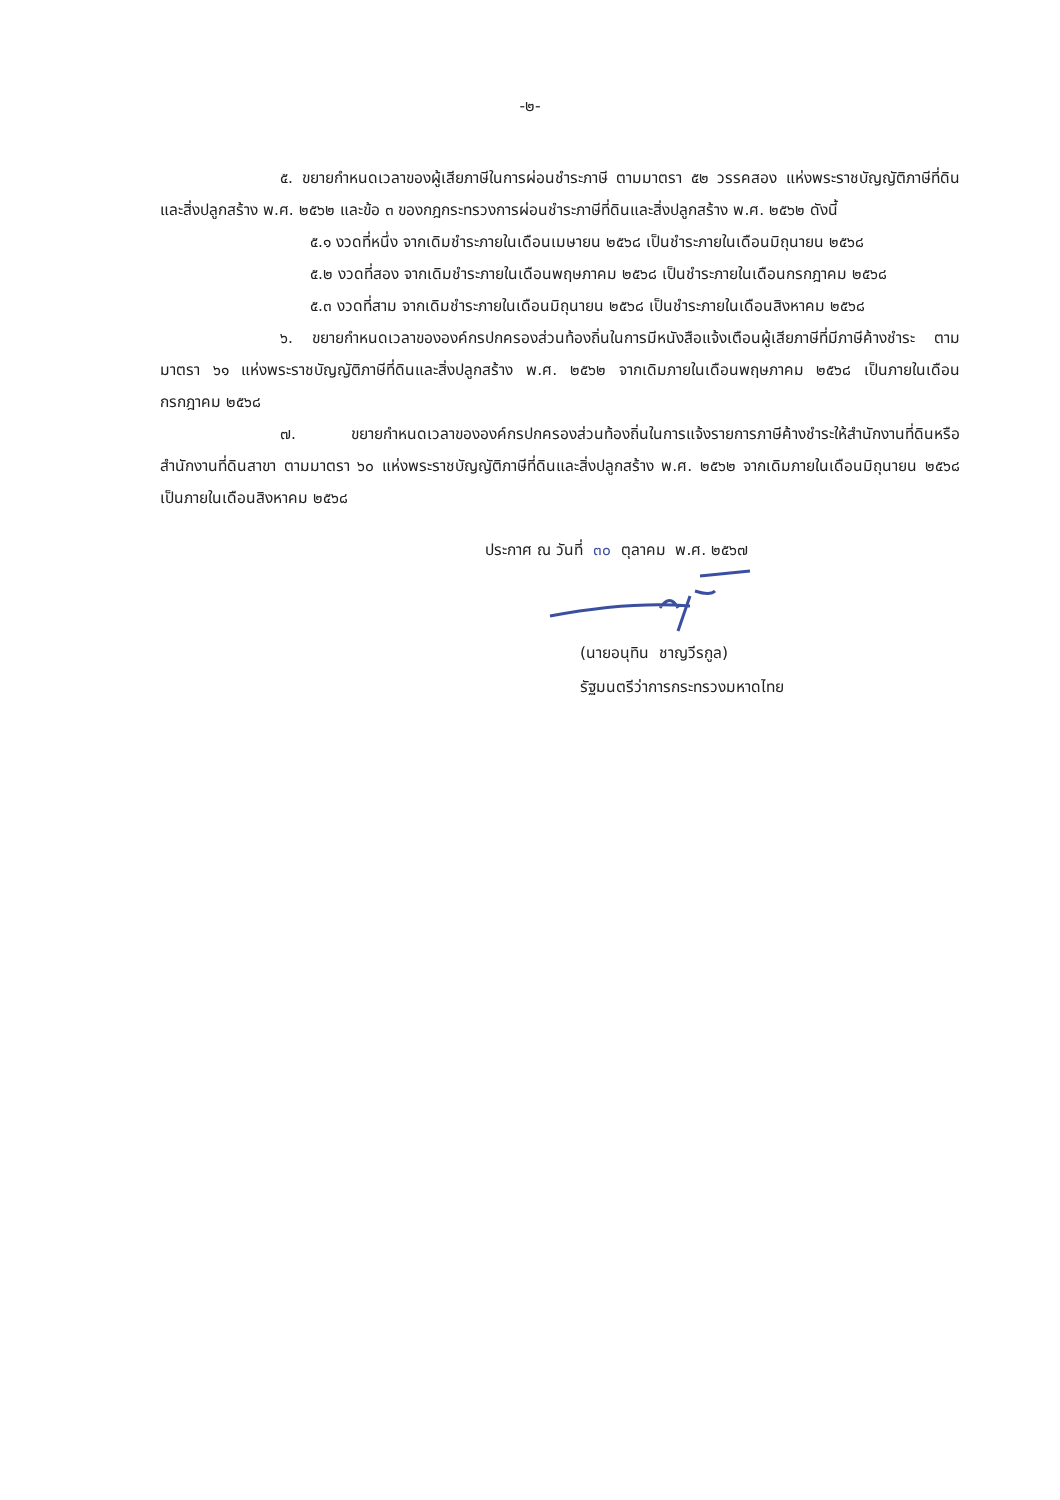-๒-
๕. ขยายกำหนดเวลาของผู้เสียภาษีในการผ่อนชำระภาษี ตามมาตรา ๕๒ วรรคสอง แห่งพระราชบัญญัติภาษีที่ดินและสิ่งปลูกสร้าง พ.ศ. ๒๕๖๒ และข้อ ๓ ของกฎกระทรวงการผ่อนชำระภาษีที่ดินและสิ่งปลูกสร้าง พ.ศ. ๒๕๖๒ ดังนี้
๕.๑ งวดที่หนึ่ง จากเดิมชำระภายในเดือนเมษายน ๒๕๖๘ เป็นชำระภายในเดือนมิถุนายน ๒๕๖๘
๕.๒ งวดที่สอง จากเดิมชำระภายในเดือนพฤษภาคม ๒๕๖๘ เป็นชำระภายในเดือนกรกฎาคม ๒๕๖๘
๕.๓ งวดที่สาม จากเดิมชำระภายในเดือนมิถุนายน ๒๕๖๘ เป็นชำระภายในเดือนสิงหาคม ๒๕๖๘
๖. ขยายกำหนดเวลาขององค์กรปกครองส่วนท้องถิ่นในการมีหนังสือแจ้งเตือนผู้เสียภาษีที่มีภาษีค้างชำระ ตามมาตรา ๖๑ แห่งพระราชบัญญัติภาษีที่ดินและสิ่งปลูกสร้าง พ.ศ. ๒๕๖๒ จากเดิมภายในเดือนพฤษภาคม ๒๕๖๘ เป็นภายในเดือนกรกฎาคม ๒๕๖๘
๗. ขยายกำหนดเวลาขององค์กรปกครองส่วนท้องถิ่นในการแจ้งรายการภาษีค้างชำระให้สำนักงานที่ดินหรือสำนักงานที่ดินสาขา ตามมาตรา ๖๐ แห่งพระราชบัญญัติภาษีที่ดินและสิ่งปลูกสร้าง พ.ศ. ๒๕๖๒ จากเดิมภายในเดือนมิถุนายน ๒๕๖๘ เป็นภายในเดือนสิงหาคม ๒๕๖๘
ประกาศ ณ วันที่ ๓๐ ตุลาคม พ.ศ. ๒๕๖๗
(นายอนุทิน ชาญวีรกูล)
รัฐมนตรีว่าการกระทรวงมหาดไทย